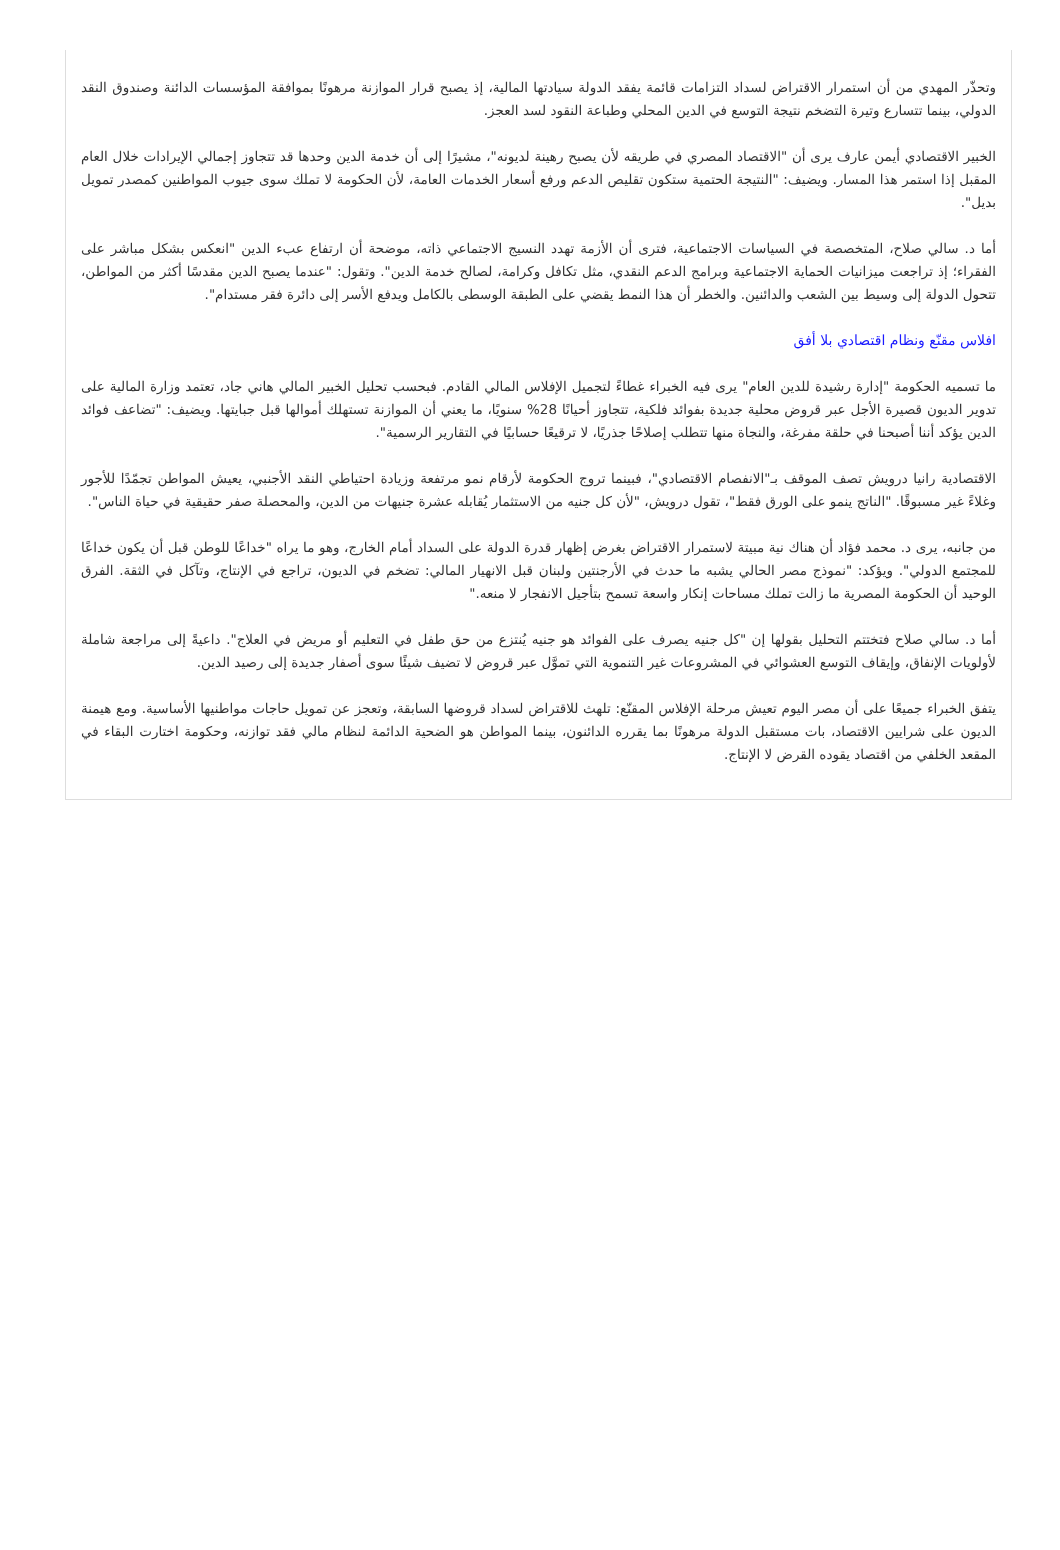وتحذّر المهدي من أن استمرار الاقتراض لسداد التزامات قائمة يفقد الدولة سيادتها المالية، إذ يصبح قرار الموازنة مرهونًا بموافقة المؤسسات الدائنة وصندوق النقد الدولي، بينما تتسارع وتيرة التضخم نتيجة التوسع في الدين المحلي وطباعة النقود لسد العجز.
الخبير الاقتصادي أيمن عارف يرى أن "الاقتصاد المصري في طريقه لأن يصبح رهينة لديونه"، مشيرًا إلى أن خدمة الدين وحدها قد تتجاوز إجمالي الإيرادات خلال العام المقبل إذا استمر هذا المسار. ويضيف: "النتيجة الحتمية ستكون تقليص الدعم ورفع أسعار الخدمات العامة، لأن الحكومة لا تملك سوى جيوب المواطنين كمصدر تمويل بديل".
أما د. سالي صلاح، المتخصصة في السياسات الاجتماعية، فترى أن الأزمة تهدد النسيج الاجتماعي ذاته، موضحة أن ارتفاع عبء الدين "انعكس بشكل مباشر على الفقراء؛ إذ تراجعت ميزانيات الحماية الاجتماعية وبرامج الدعم النقدي، مثل تكافل وكرامة، لصالح خدمة الدين". وتقول: "عندما يصبح الدين مقدسًا أكثر من المواطن، تتحول الدولة إلى وسيط بين الشعب والدائنين. والخطر أن هذا النمط يقضي على الطبقة الوسطى بالكامل ويدفع الأسر إلى دائرة فقر مستدام".
افلاس مقنّع ونظام اقتصادي بلا أفق
ما تسميه الحكومة "إدارة رشيدة للدين العام" يرى فيه الخبراء غطاءً لتجميل الإفلاس المالي القادم. فبحسب تحليل الخبير المالي هاني جاد، تعتمد وزارة المالية على تدوير الديون قصيرة الأجل عبر قروض محلية جديدة بفوائد فلكية، تتجاوز أحيانًا 28% سنويًا، ما يعني أن الموازنة تستهلك أموالها قبل جبايتها. ويضيف: "تضاعف فوائد الدين يؤكد أننا أصبحنا في حلقة مفرغة، والنجاة منها تتطلب إصلاحًا جذريًا، لا ترقيعًا حسابيًا في التقارير الرسمية".
الاقتصادية رانيا درويش تصف الموقف بـ"الانفصام الاقتصادي"، فبينما تروج الحكومة لأرقام نمو مرتفعة وزيادة احتياطي النقد الأجنبي، يعيش المواطن تجمّدًا للأجور وغلاءً غير مسبوقًا. "الناتج ينمو على الورق فقط"، تقول درويش، "لأن كل جنيه من الاستثمار يُقابله عشرة جنيهات من الدين، والمحصلة صفر حقيقية في حياة الناس".
من جانبه، يرى د. محمد فؤاد أن هناك نية مبيتة لاستمرار الاقتراض بغرض إظهار قدرة الدولة على السداد أمام الخارج، وهو ما يراه "خداعًا للوطن قبل أن يكون خداعًا للمجتمع الدولي". ويؤكد: "نموذج مصر الحالي يشبه ما حدث في الأرجنتين ولبنان قبل الانهيار المالي: تضخم في الديون، تراجع في الإنتاج، وتآكل في الثقة. الفرق الوحيد أن الحكومة المصرية ما زالت تملك مساحات إنكار واسعة تسمح بتأجيل الانفجار لا منعه."
أما د. سالي صلاح فتختتم التحليل بقولها إن "كل جنيه يصرف على الفوائد هو جنيه يُنتزع من حق طفل في التعليم أو مريض في العلاج". داعيةً إلى مراجعة شاملة لأولويات الإنفاق، وإيقاف التوسع العشوائي في المشروعات غير التنموية التي تموَّل عبر قروض لا تضيف شيئًا سوى أصفار جديدة إلى رصيد الدين.
يتفق الخبراء جميعًا على أن مصر اليوم تعيش مرحلة الإفلاس المقنّع: تلهث للاقتراض لسداد قروضها السابقة، وتعجز عن تمويل حاجات مواطنيها الأساسية. ومع هيمنة الديون على شرايين الاقتصاد، بات مستقبل الدولة مرهونًا بما يقرره الدائنون، بينما المواطن هو الضحية الدائمة لنظام مالي فقد توازنه، وحكومة اختارت البقاء في المقعد الخلفي من اقتصاد يقوده القرض لا الإنتاج.